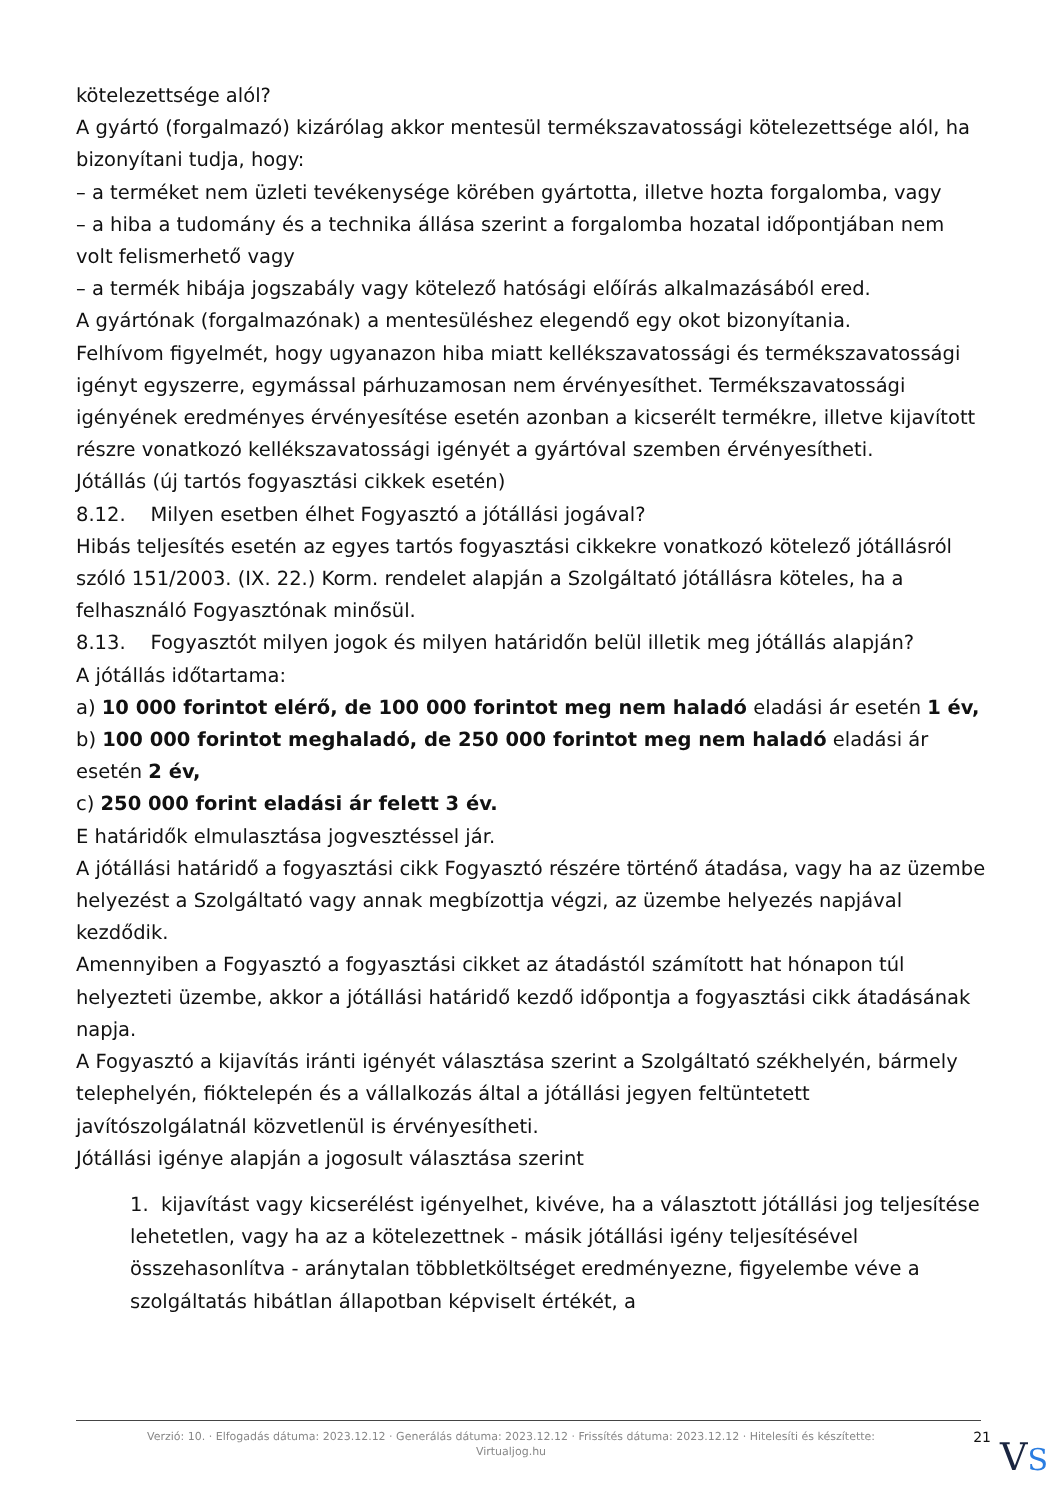kötelezettsége alól?
A gyártó (forgalmazó) kizárólag akkor mentesül termékszavatossági kötelezettsége alól, ha bizonyítani tudja, hogy:
– a terméket nem üzleti tevékenysége körében gyártotta, illetve hozta forgalomba, vagy
– a hiba a tudomány és a technika állása szerint a forgalomba hozatal időpontjában nem volt felismerhető vagy
– a termék hibája jogszabály vagy kötelező hatósági előírás alkalmazásából ered.
A gyártónak (forgalmazónak) a mentesüléshez elegendő egy okot bizonyítania.
Felhívom figyelmét, hogy ugyanazon hiba miatt kellékszavatossági és termékszavatossági igényt egyszerre, egymással párhuzamosan nem érvényesíthet. Termékszavatossági igényének eredményes érvényesítése esetén azonban a kicserélt termékre, illetve kijavított részre vonatkozó kellékszavatossági igényét a gyártóval szemben érvényesítheti.
Jótállás (új tartós fogyasztási cikkek esetén)
8.12. Milyen esetben élhet Fogyasztó a jótállási jogával?
Hibás teljesítés esetén az egyes tartós fogyasztási cikkekre vonatkozó kötelező jótállásról szóló 151/2003. (IX. 22.) Korm. rendelet alapján a Szolgáltató jótállásra köteles, ha a felhasználó Fogyasztónak minősül.
8.13. Fogyasztót milyen jogok és milyen határidőn belül illetik meg jótállás alapján?
A jótállás időtartama:
a) 10 000 forintot elérő, de 100 000 forintot meg nem haladó eladási ár esetén 1 év,
b) 100 000 forintot meghaladó, de 250 000 forintot meg nem haladó eladási ár esetén 2 év,
c) 250 000 forint eladási ár felett 3 év.
E határidők elmulasztása jogvesztéssel jár.
A jótállási határidő a fogyasztási cikk Fogyasztó részére történő átadása, vagy ha az üzembe helyezést a Szolgáltató vagy annak megbízottja végzi, az üzembe helyezés napjával kezdődik.
Amennyiben a Fogyasztó a fogyasztási cikket az átadástól számított hat hónapon túl helyezteti üzembe, akkor a jótállási határidő kezdő időpontja a fogyasztási cikk átadásának napja.
A Fogyasztó a kijavítás iránti igényét választása szerint a Szolgáltató székhelyén, bármely telephelyén, fióktelepén és a vállalkozás által a jótállási jegyen feltüntetett javítószolgálatnál közvetlenül is érvényesítheti.
Jótállási igénye alapján a jogosult választása szerint
1. kijavítást vagy kicserélést igényelhet, kivéve, ha a választott jótállási jog teljesítése lehetetlen, vagy ha az a kötelezettnek - másik jótállási igény teljesítésével összehasonlítva - aránytalan többletköltséget eredményezne, figyelembe véve a szolgáltatás hibátlan állapotban képviselt értékét, a
Verzió: 10. · Elfogadás dátuma: 2023.12.12 · Generálás dátuma: 2023.12.12 · Frissítés dátuma: 2023.12.12 · Hitelesíti és készítette: Virtualjog.hu
21
VS